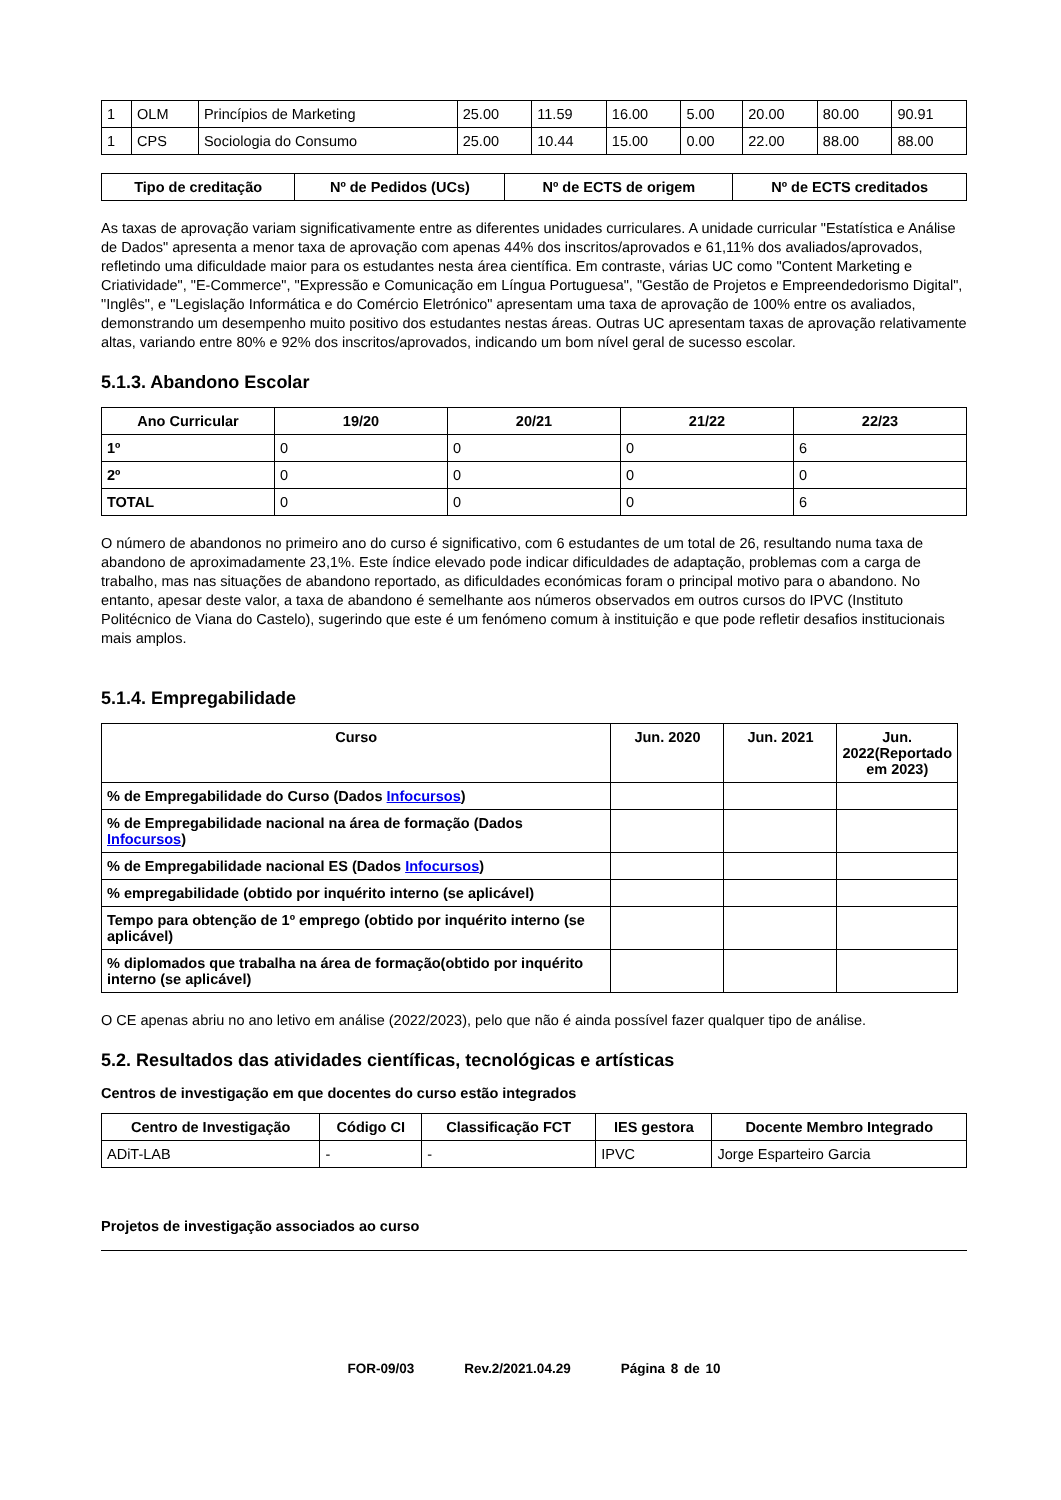| 1 | OLM | Princípios de Marketing | 25.00 | 11.59 | 16.00 | 5.00 | 20.00 | 80.00 | 90.91 |
| 1 | CPS | Sociologia do Consumo | 25.00 | 10.44 | 15.00 | 0.00 | 22.00 | 88.00 | 88.00 |
| Tipo de creditação | Nº de Pedidos (UCs) | Nº de ECTS de origem | Nº de ECTS creditados |
| --- | --- | --- | --- |
As taxas de aprovação variam significativamente entre as diferentes unidades curriculares. A unidade curricular "Estatística e Análise de Dados" apresenta a menor taxa de aprovação com apenas 44% dos inscritos/aprovados e 61,11% dos avaliados/aprovados, refletindo uma dificuldade maior para os estudantes nesta área científica. Em contraste, várias UC como "Content Marketing e Criatividade", "E-Commerce", "Expressão e Comunicação em Língua Portuguesa", "Gestão de Projetos e Empreendedorismo Digital", "Inglês", e "Legislação Informática e do Comércio Eletrónico" apresentam uma taxa de aprovação de 100% entre os avaliados, demonstrando um desempenho muito positivo dos estudantes nestas áreas. Outras UC apresentam taxas de aprovação relativamente altas, variando entre 80% e 92% dos inscritos/aprovados, indicando um bom nível geral de sucesso escolar.
5.1.3. Abandono Escolar
| Ano Curricular | 19/20 | 20/21 | 21/22 | 22/23 |
| --- | --- | --- | --- | --- |
| 1º | 0 | 0 | 0 | 6 |
| 2º | 0 | 0 | 0 | 0 |
| TOTAL | 0 | 0 | 0 | 6 |
O número de abandonos no primeiro ano do curso é significativo, com 6 estudantes de um total de 26, resultando numa taxa de abandono de aproximadamente 23,1%. Este índice elevado pode indicar dificuldades de adaptação, problemas com a carga de trabalho, mas nas situações de abandono reportado, as dificuldades económicas foram o principal motivo para o abandono. No entanto, apesar deste valor, a taxa de abandono é semelhante aos números observados em outros cursos do IPVC (Instituto Politécnico de Viana do Castelo), sugerindo que este é um fenómeno comum à instituição e que pode refletir desafios institucionais mais amplos.
5.1.4. Empregabilidade
| Curso | Jun. 2020 | Jun. 2021 | Jun. 2022(Reportado em 2023) |
| --- | --- | --- | --- |
| % de Empregabilidade do Curso (Dados Infocursos ) | | | |
| % de Empregabilidade nacional na área de formação (Dados Infocursos ) | | | |
| % de Empregabilidade nacional ES (Dados Infocursos ) | | | |
| % empregabilidade (obtido por inquérito interno (se aplicável) | | | |
| Tempo para obtenção de 1º emprego (obtido por inquérito interno (se aplicável) | | | |
| % diplomados que trabalha na área de formação(obtido por inquérito interno (se aplicável) | | | |
O CE apenas abriu no ano letivo em análise (2022/2023), pelo que não é ainda possível fazer qualquer tipo de análise.
5.2. Resultados das atividades científicas, tecnológicas e artísticas
Centros de investigação em que docentes do curso estão integrados
| Centro de Investigação | Código CI | Classificação FCT | IES gestora | Docente Membro Integrado |
| --- | --- | --- | --- | --- |
| ADiT-LAB | - | - | IPVC | Jorge Esparteiro Garcia |
Projetos de investigação associados ao curso
FOR-09/03 Rev.2/2021.04.29 Página 8 de 10